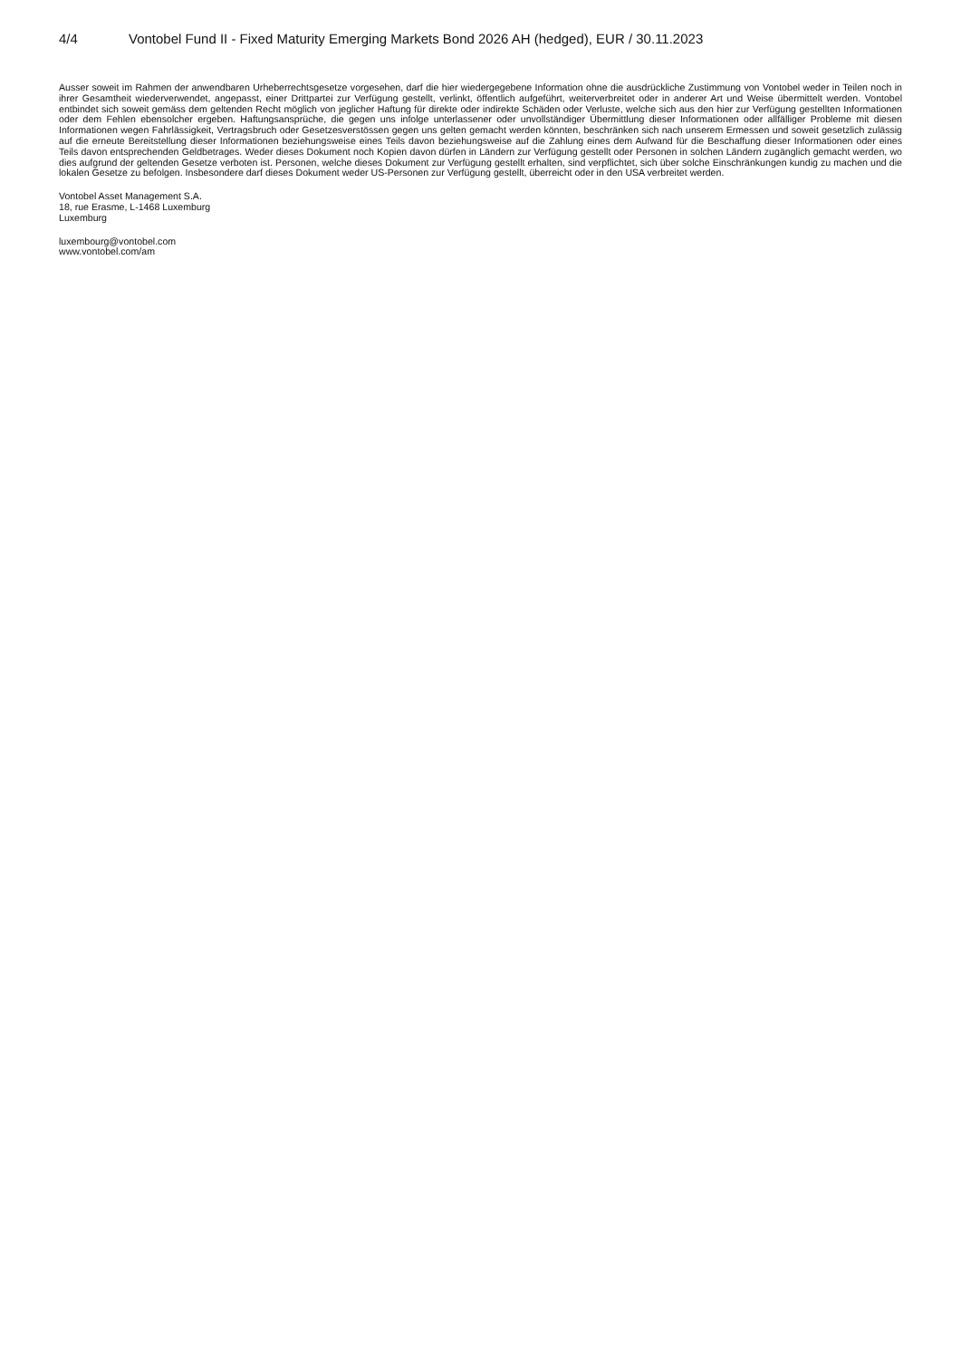4/4 Vontobel Fund II - Fixed Maturity Emerging Markets Bond 2026 AH (hedged), EUR / 30.11.2023
Ausser soweit im Rahmen der anwendbaren Urheberrechtsgesetze vorgesehen, darf die hier wiedergegebene Information ohne die ausdrückliche Zustimmung von Vontobel weder in Teilen noch in ihrer Gesamtheit wiederverwendet, angepasst, einer Drittpartei zur Verfügung gestellt, verlinkt, öffentlich aufgeführt, weiterverbreitet oder in anderer Art und Weise übermittelt werden. Vontobel entbindet sich soweit gemäss dem geltenden Recht möglich von jeglicher Haftung für direkte oder indirekte Schäden oder Verluste, welche sich aus den hier zur Verfügung gestellten Informationen oder dem Fehlen ebensolcher ergeben. Haftungsansprüche, die gegen uns infolge unterlassener oder unvollständiger Übermittlung dieser Informationen oder allfälliger Probleme mit diesen Informationen wegen Fahrlässigkeit, Vertragsbruch oder Gesetzesverstössen gegen uns gelten gemacht werden könnten, beschränken sich nach unserem Ermessen und soweit gesetzlich zulässig auf die erneute Bereitstellung dieser Informationen beziehungsweise eines Teils davon beziehungsweise auf die Zahlung eines dem Aufwand für die Beschaffung dieser Informationen oder eines Teils davon entsprechenden Geldbetrages. Weder dieses Dokument noch Kopien davon dürfen in Ländern zur Verfügung gestellt oder Personen in solchen Ländern zugänglich gemacht werden, wo dies aufgrund der geltenden Gesetze verboten ist. Personen, welche dieses Dokument zur Verfügung gestellt erhalten, sind verpflichtet, sich über solche Einschränkungen kundig zu machen und die lokalen Gesetze zu befolgen. Insbesondere darf dieses Dokument weder US-Personen zur Verfügung gestellt, überreicht oder in den USA verbreitet werden.
Vontobel Asset Management S.A.
18, rue Erasme, L-1468 Luxemburg
Luxemburg
luxembourg@vontobel.com
www.vontobel.com/am